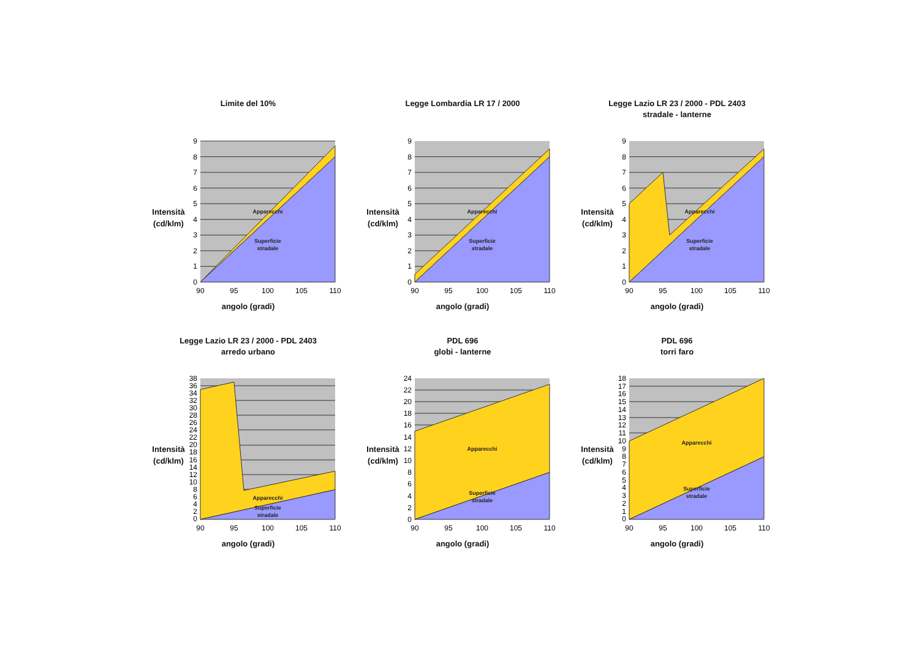Limite del 10%
Intensità
(cd/klm)
0
1
2
3
4
5
6
7
8
9
90
95
100
105
110
Apparecchi
Superficie
stradale
angolo (gradi)
Legge Lombardia LR 17 / 2000
Intensità
(cd/klm)
0
1
2
3
4
5
6
7
8
9
90
95
100
105
110
Apparecchi
Superficie
stradale
angolo (gradi)
Legge Lazio LR 23 / 2000 - PDL 2403
stradale - lanterne
Intensità
(cd/klm)
0
1
2
3
4
5
6
7
8
9
90
95
100
105
110
Apparecchi
Superficie
stradale
angolo (gradi)
Legge Lazio LR 23 / 2000 - PDL 2403
arredo urbano
Intensità
(cd/klm)
0
2
4
6
8
10
12
14
16
18
20
22
24
26
28
30
32
34
36
38
90
95
100
105
110
Apparecchi
Superficie
stradale
angolo (gradi)
PDL 696
globi - lanterne
Intensità
(cd/klm)
0
2
4
6
8
10
12
14
16
18
20
22
24
90
95
100
105
110
Apparecchi
Superficie
stradale
angolo (gradi)
PDL 696
torri faro
Intensità
(cd/klm)
0
1
2
3
4
5
6
7
8
9
10
11
12
13
14
15
16
17
18
90
95
100
105
110
Apparecchi
Superficie
stradale
angolo (gradi)